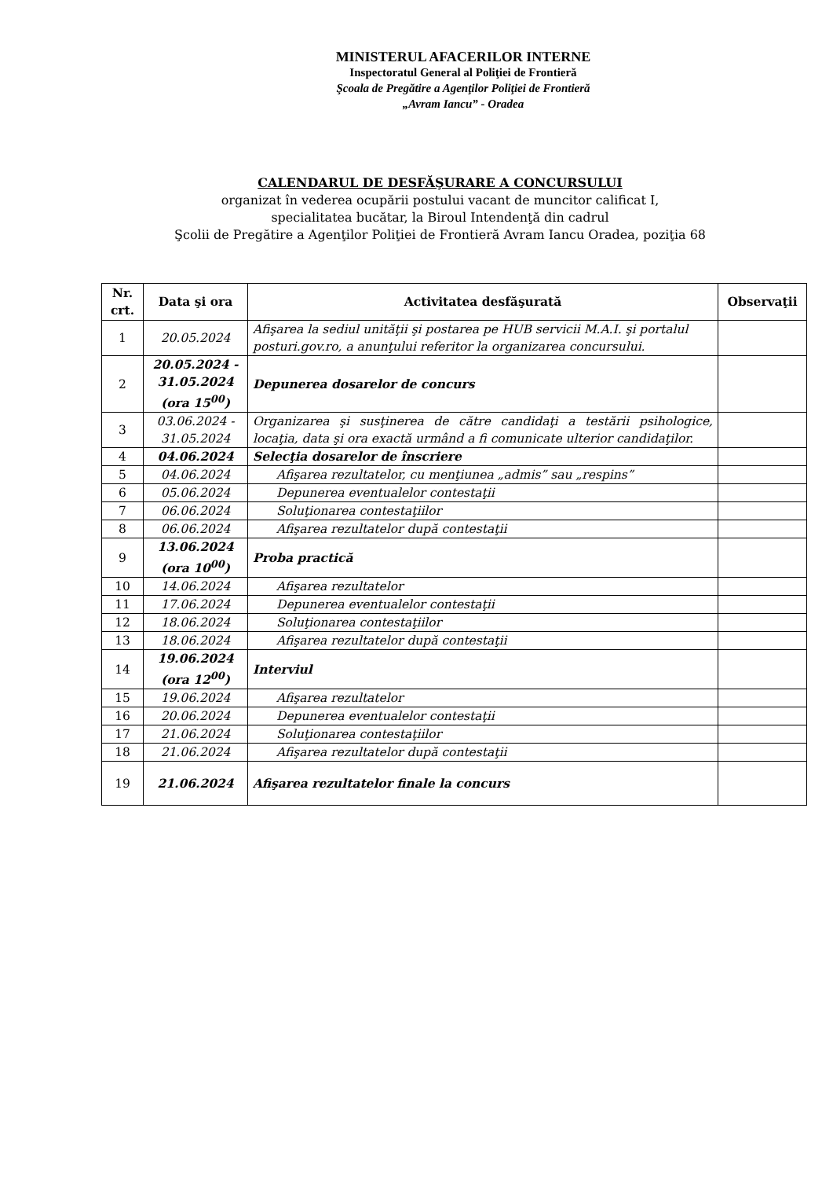MINISTERUL AFACERILOR INTERNE
Inspectoratul General al Poliţiei de Frontieră
Şcoala de Pregătire a Agenţilor Poliţiei de Frontieră
„Avram Iancu” - Oradea
CALENDARUL DE DESFĂŞURARE A CONCURSULUI
organizat în vederea ocupării postului vacant de muncitor calificat I,
specialitatea bucătar, la Biroul Intendenţă din cadrul
Şcolii de Pregătire a Agenţilor Poliţiei de Frontieră Avram Iancu Oradea, poziţia 68
| Nr. crt. | Data şi ora | Activitatea desfăşurată | Observaţii |
| --- | --- | --- | --- |
| 1 | 20.05.2024 | Afişarea la sediul unităţii şi postarea pe HUB servicii M.A.I. şi portalul posturi.gov.ro, a anunţului referitor la organizarea concursului. | |
| 2 | 20.05.2024 - 31.05.2024 (ora 15<sup>00</sup>) | Depunerea dosarelor de concurs | |
| 3 | 03.06.2024 - 31.05.2024 | Organizarea şi susţinerea de către candidaţi a testării psihologice, locaţia, data şi ora exactă urmând a fi comunicate ulterior candidaţilor. | |
| 4 | 04.06.2024 | Selecţia dosarelor de înscriere | |
| 5 | 04.06.2024 | Afişarea rezultatelor, cu menţiunea „admis” sau „respins” | |
| 6 | 05.06.2024 | Depunerea eventualelor contestaţii | |
| 7 | 06.06.2024 | Soluţionarea contestaţiilor | |
| 8 | 06.06.2024 | Afişarea rezultatelor după contestaţii | |
| 9 | 13.06.2024 (ora 10<sup>00</sup>) | Proba practică | |
| 10 | 14.06.2024 | Afişarea rezultatelor | |
| 11 | 17.06.2024 | Depunerea eventualelor contestaţii | |
| 12 | 18.06.2024 | Soluţionarea contestaţiilor | |
| 13 | 18.06.2024 | Afişarea rezultatelor după contestaţii | |
| 14 | 19.06.2024 (ora 12<sup>00</sup>) | Interviul | |
| 15 | 19.06.2024 | Afişarea rezultatelor | |
| 16 | 20.06.2024 | Depunerea eventualelor contestaţii | |
| 17 | 21.06.2024 | Soluţionarea contestaţiilor | |
| 18 | 21.06.2024 | Afişarea rezultatelor după contestaţii | |
| 19 | 21.06.2024 | Afişarea rezultatelor finale la concurs | |